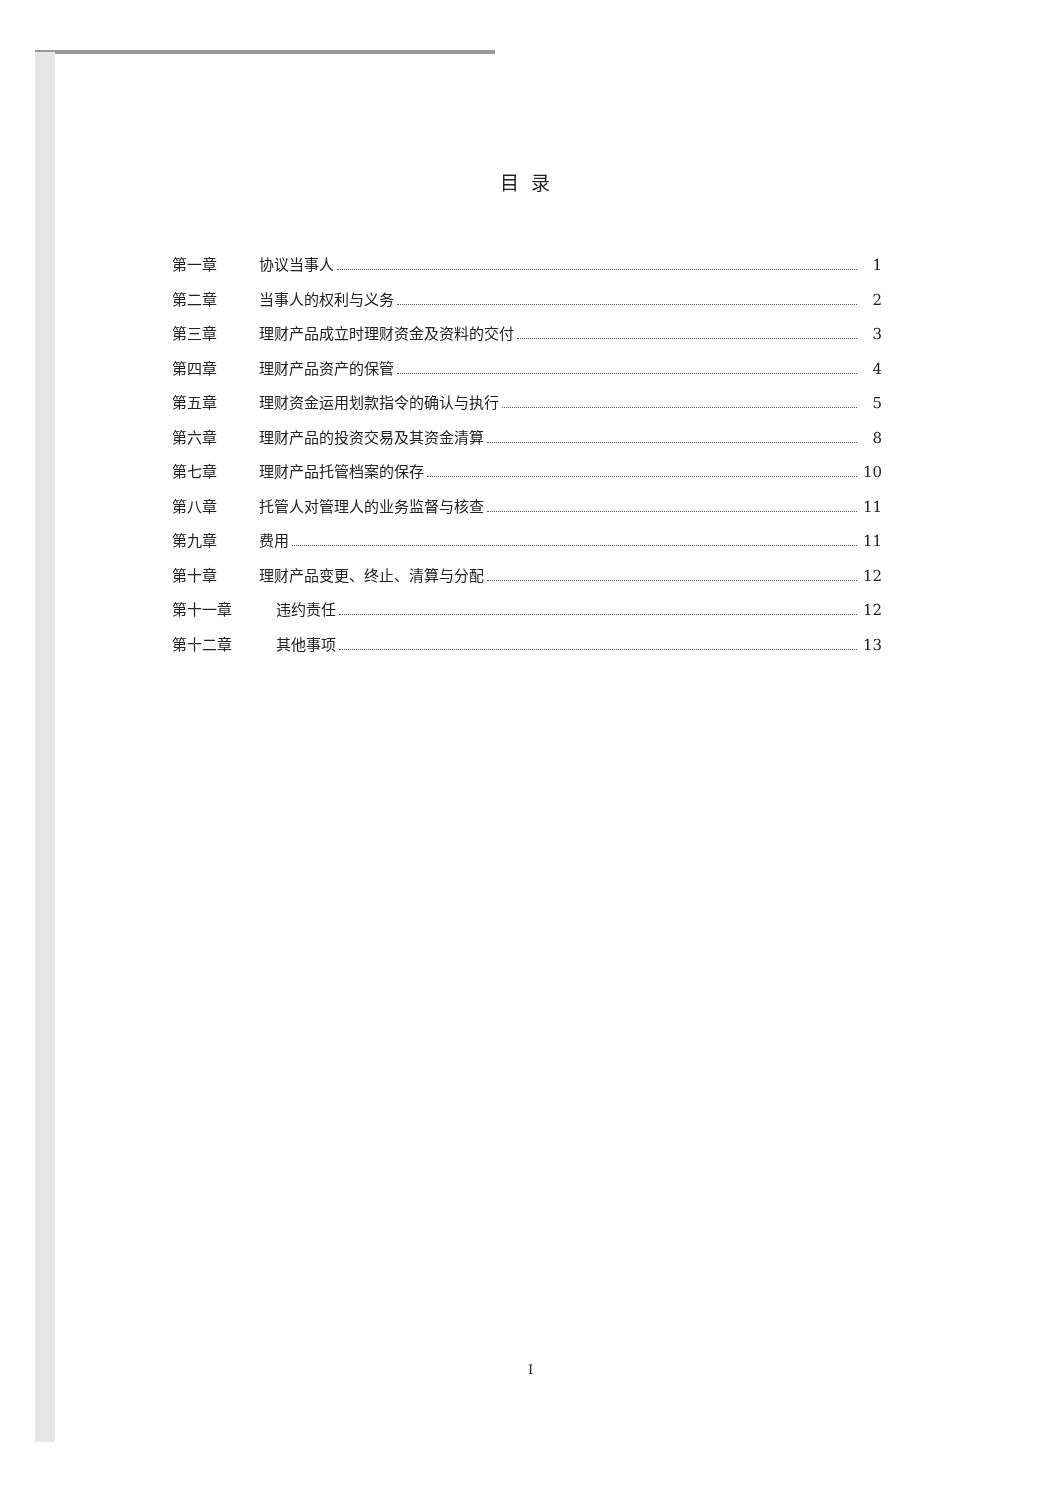目录
第一章 协议当事人 1
第二章 当事人的权利与义务 2
第三章 理财产品成立时理财资金及资料的交付 3
第四章 理财产品资产的保管 4
第五章 理财资金运用划款指令的确认与执行 5
第六章 理财产品的投资交易及其资金清算 8
第七章 理财产品托管档案的保存 10
第八章 托管人对管理人的业务监督与核查 11
第九章 费用 11
第十章 理财产品变更、终止、清算与分配 12
第十一章 违约责任 12
第十二章 其他事项 13
I